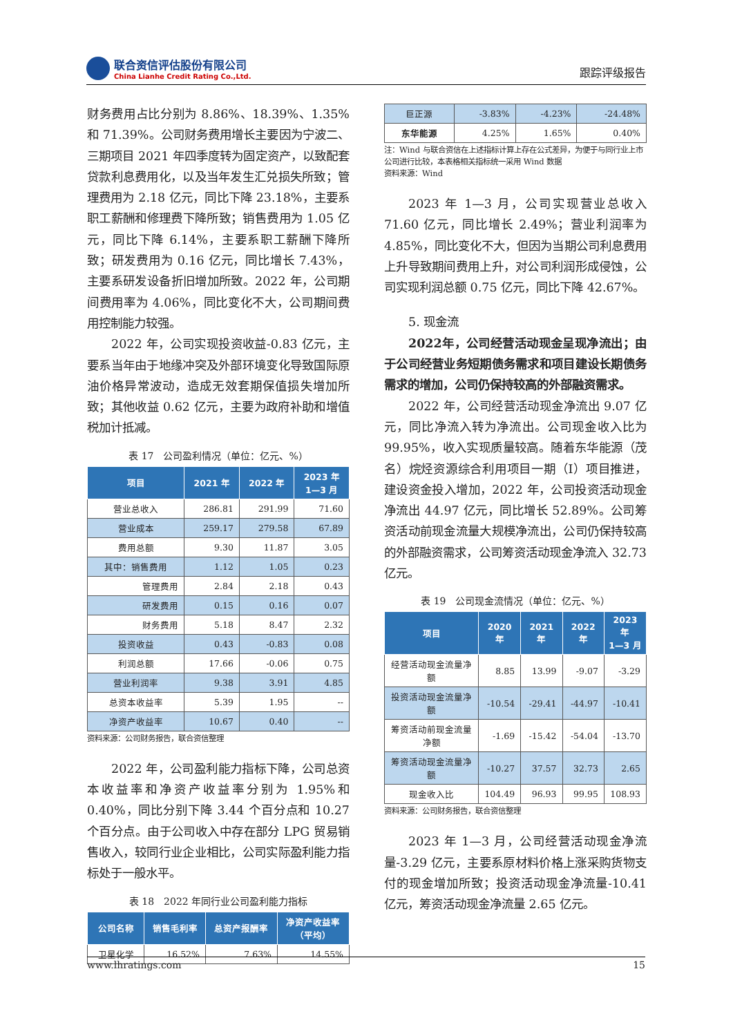联合资信评估股份有限公司
China Lianhe Credit Rating Co.,Ltd.
跟踪评级报告
财务费用占比分别为 8.86%、18.39%、1.35%和 71.39%。公司财务费用增长主要因为宁波二、三期项目 2021 年四季度转为固定资产，以致配套贷款利息费用化，以及当年发生汇兑损失所致；管理费用为 2.18 亿元，同比下降 23.18%，主要系职工薪酬和修理费下降所致；销售费用为 1.05 亿元，同比下降 6.14%，主要系职工薪酬下降所致；研发费用为 0.16 亿元，同比增长 7.43%，主要系研发设备折旧增加所致。2022 年，公司期间费用率为 4.06%，同比变化不大，公司期间费用控制能力较强。
2022 年，公司实现投资收益-0.83 亿元，主要系当年由于地缘冲突及外部环境变化导致国际原油价格异常波动，造成无效套期保值损失增加所致；其他收益 0.62 亿元，主要为政府补助和增值税加计抵减。
表 17　公司盈利情况（单位：亿元、%）
| 项目 | 2021 年 | 2022 年 | 2023 年 1—3 月 |
| --- | --- | --- | --- |
| 营业总收入 | 286.81 | 291.99 | 71.60 |
| 营业成本 | 259.17 | 279.58 | 67.89 |
| 费用总额 | 9.30 | 11.87 | 3.05 |
| 其中：销售费用 | 1.12 | 1.05 | 0.23 |
| 管理费用 | 2.84 | 2.18 | 0.43 |
| 研发费用 | 0.15 | 0.16 | 0.07 |
| 财务费用 | 5.18 | 8.47 | 2.32 |
| 投资收益 | 0.43 | -0.83 | 0.08 |
| 利润总额 | 17.66 | -0.06 | 0.75 |
| 营业利润率 | 9.38 | 3.91 | 4.85 |
| 总资本收益率 | 5.39 | 1.95 | -- |
| 净资产收益率 | 10.67 | 0.40 | -- |
资料来源：公司财务报告，联合资信整理
2022 年，公司盈利能力指标下降，公司总资本收益率和净资产收益率分别为 1.95%和 0.40%，同比分别下降 3.44 个百分点和 10.27 个百分点。由于公司收入中存在部分 LPG 贸易销售收入，较同行业企业相比，公司实际盈利能力指标处于一般水平。
表 18　2022 年同行业公司盈利能力指标
| 公司名称 | 销售毛利率 | 总资产报酬率 | 净资产收益率 （平均） |
| --- | --- | --- | --- |
| 卫星化学 | 16.52% | 7.63% | 14.55% |
| 巨正源 | -3.83% | -4.23% | -24.48% |
| 东华能源 | 4.25% | 1.65% | 0.40% |
注：Wind 与联合资信在上述指标计算上存在公式差异，为便于与同行业上市公司进行比较，本表格相关指标统一采用 Wind 数据
资料来源：Wind
2023 年 1—3 月，公司实现营业总收入 71.60 亿元，同比增长 2.49%；营业利润率为 4.85%，同比变化不大，但因为当期公司利息费用上升导致期间费用上升，对公司利润形成侵蚀，公司实现利润总额 0.75 亿元，同比下降 42.67%。
5. 现金流
2022年，公司经营活动现金呈现净流出；由于公司经营业务短期债务需求和项目建设长期债务需求的增加，公司仍保持较高的外部融资需求。
2022 年，公司经营活动现金净流出 9.07 亿元，同比净流入转为净流出。公司现金收入比为 99.95%，收入实现质量较高。随着东华能源（茂名）烷烃资源综合利用项目一期（I）项目推进，建设资金投入增加，2022 年，公司投资活动现金净流出 44.97 亿元，同比增长 52.89%。公司筹资活动前现金流量大规模净流出，公司仍保持较高的外部融资需求，公司筹资活动现金净流入 32.73 亿元。
表 19　公司现金流情况（单位：亿元、%）
| 项目 | 2020 年 | 2021 年 | 2022 年 | 2023 年 1—3 月 |
| --- | --- | --- | --- | --- |
| 经营活动现金流量净额 | 8.85 | 13.99 | -9.07 | -3.29 |
| 投资活动现金流量净额 | -10.54 | -29.41 | -44.97 | -10.41 |
| 筹资活动前现金流量净额 | -1.69 | -15.42 | -54.04 | -13.70 |
| 筹资活动现金流量净额 | -10.27 | 37.57 | 32.73 | 2.65 |
| 现金收入比 | 104.49 | 96.93 | 99.95 | 108.93 |
资料来源：公司财务报告，联合资信整理
2023 年 1—3 月，公司经营活动现金净流量-3.29 亿元，主要系原材料价格上涨采购货物支付的现金增加所致；投资活动现金净流量-10.41 亿元，筹资活动现金净流量 2.65 亿元。
www.lhratings.com 15